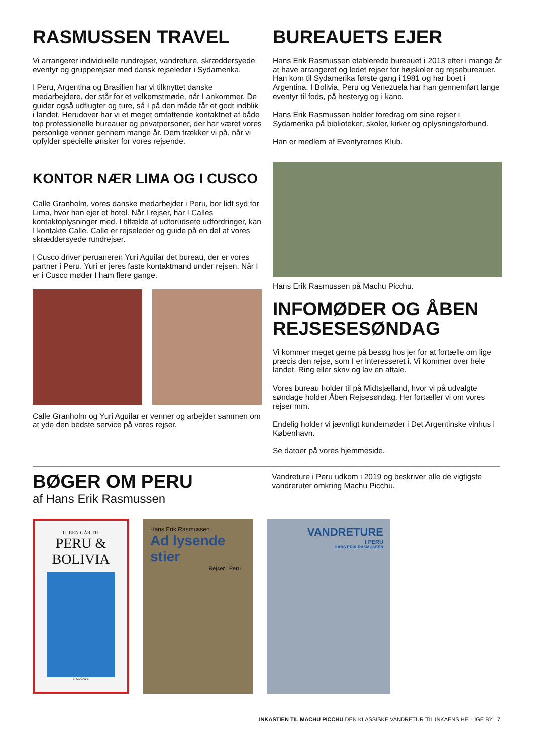RASMUSSEN TRAVEL
Vi arrangerer individuelle rundrejser, vandreture, skræddersyede eventyr og grupperejser med dansk rejseleder i Sydamerika.
I Peru, Argentina og Brasilien har vi tilknyttet danske medarbejdere, der står for et velkomstmøde, når I ankommer. De guider også udflugter og ture, så I på den måde får et godt indblik i landet. Herudover har vi et meget omfattende kontaktnet af både top professionelle bureauer og privatpersoner, der har været vores personlige venner gennem mange år. Dem trækker vi på, når vi opfylder specielle ønsker for vores rejsende.
KONTOR NÆR LIMA OG I CUSCO
Calle Granholm, vores danske medarbejder i Peru, bor lidt syd for Lima, hvor han ejer et hotel. Når I rejser, har I Calles kontaktoplysninger med. I tilfælde af udforudsete udfordringer, kan I kontakte Calle. Calle er rejseleder og guide på en del af vores skræddersyede rundrejser.
I Cusco driver peruaneren Yuri Aguilar det bureau, der er vores partner i Peru. Yuri er jeres faste kontaktmand under rejsen. Når I er i Cusco møder I ham flere gange.
Calle Granholm og Yuri Aguilar er venner og arbejder sammen om at yde den bedste service på vores rejser.
BUREAUETS EJER
Hans Erik Rasmussen etablerede bureauet i 2013 efter i mange år at have arrangeret og ledet rejser for højskoler og rejsebureauer. Han kom til Sydamerika første gang i 1981 og har boet i Argentina. I Bolivia, Peru og Venezuela har han gennemført lange eventyr til fods, på hesteryg og i kano.
Hans Erik Rasmussen holder foredrag om sine rejser i Sydamerika på biblioteker, skoler, kirker og oplysningsforbund.
Han er medlem af Eventyrernes Klub.
Hans Erik Rasmussen på Machu Picchu.
INFOMØDER OG ÅBEN REJSESESØNDAG
Vi kommer meget gerne på besøg hos jer for at fortælle om lige præcis den rejse, som I er interesseret i. Vi kommer over hele landet. Ring eller skriv og lav en aftale.
Vores bureau holder til på Midtsjælland, hvor vi på udvalgte søndage holder Åben Rejsesøndag. Her fortæller vi om vores rejser mm.
Endelig holder vi jævnligt kundemøder i Det Argentinske vinhus i København.
Se datoer på vores hjemmeside.
BØGER OM PERU
af Hans Erik Rasmussen
Vandreture i Peru udkom i 2019 og beskriver alle de vigtigste vandreruter omkring Machu Picchu.
TUREN GÅR TIL
PERU &
BOLIVIA
3. UDGAVE
Hans Erik Rasmussen
Ad lysende stier
Rejser i Peru
VANDRETURE
I PERU
HANS ERIK RASMUSSEN
INKASTIEN TIL MACHU PICCHU DEN KLASSISKE VANDRETUR TIL INKAENS HELLIGE BY 7